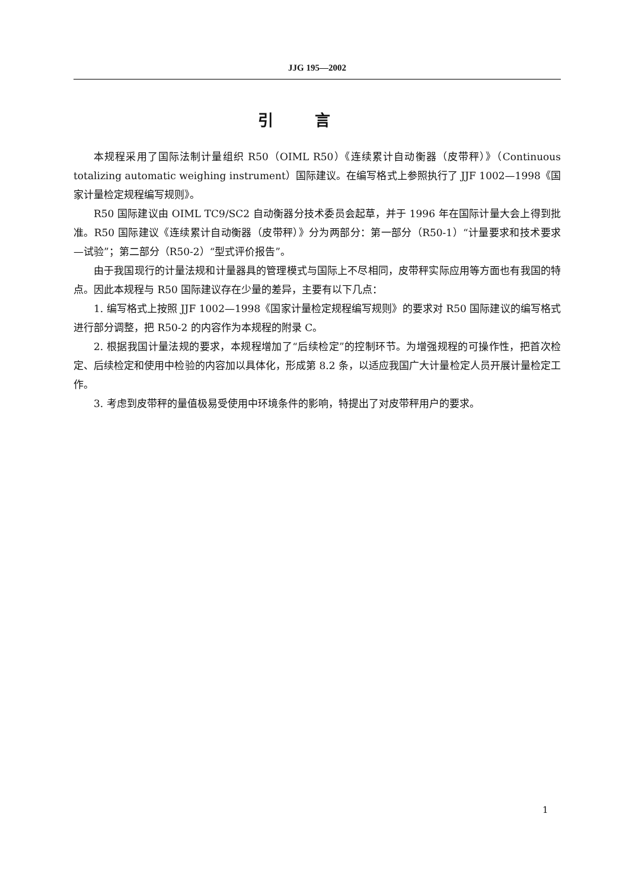JJG 195—2002
引言
本规程采用了国际法制计量组织 R50（OIML R50）《连续累计自动衡器（皮带秤）》（Continuous totalizing automatic weighing instrument）国际建议。在编写格式上参照执行了 JJF 1002—1998《国家计量检定规程编写规则》。
R50 国际建议由 OIML TC9/SC2 自动衡器分技术委员会起草，并于 1996 年在国际计量大会上得到批准。R50 国际建议《连续累计自动衡器（皮带秤）》分为两部分：第一部分（R50-1）“计量要求和技术要求—试验”；第二部分（R50-2）“型式评价报告”。
由于我国现行的计量法规和计量器具的管理模式与国际上不尽相同，皮带秤实际应用等方面也有我国的特点。因此本规程与 R50 国际建议存在少量的差异，主要有以下几点：
1. 编写格式上按照 JJF 1002—1998《国家计量检定规程编写规则》的要求对 R50 国际建议的编写格式进行部分调整，把 R50-2 的内容作为本规程的附录 C。
2. 根据我国计量法规的要求，本规程增加了“后续检定”的控制环节。为增强规程的可操作性，把首次检定、后续检定和使用中检验的内容加以具体化，形成第 8.2 条，以适应我国广大计量检定人员开展计量检定工作。
3. 考虑到皮带秤的量值极易受使用中环境条件的影响，特提出了对皮带秤用户的要求。
1